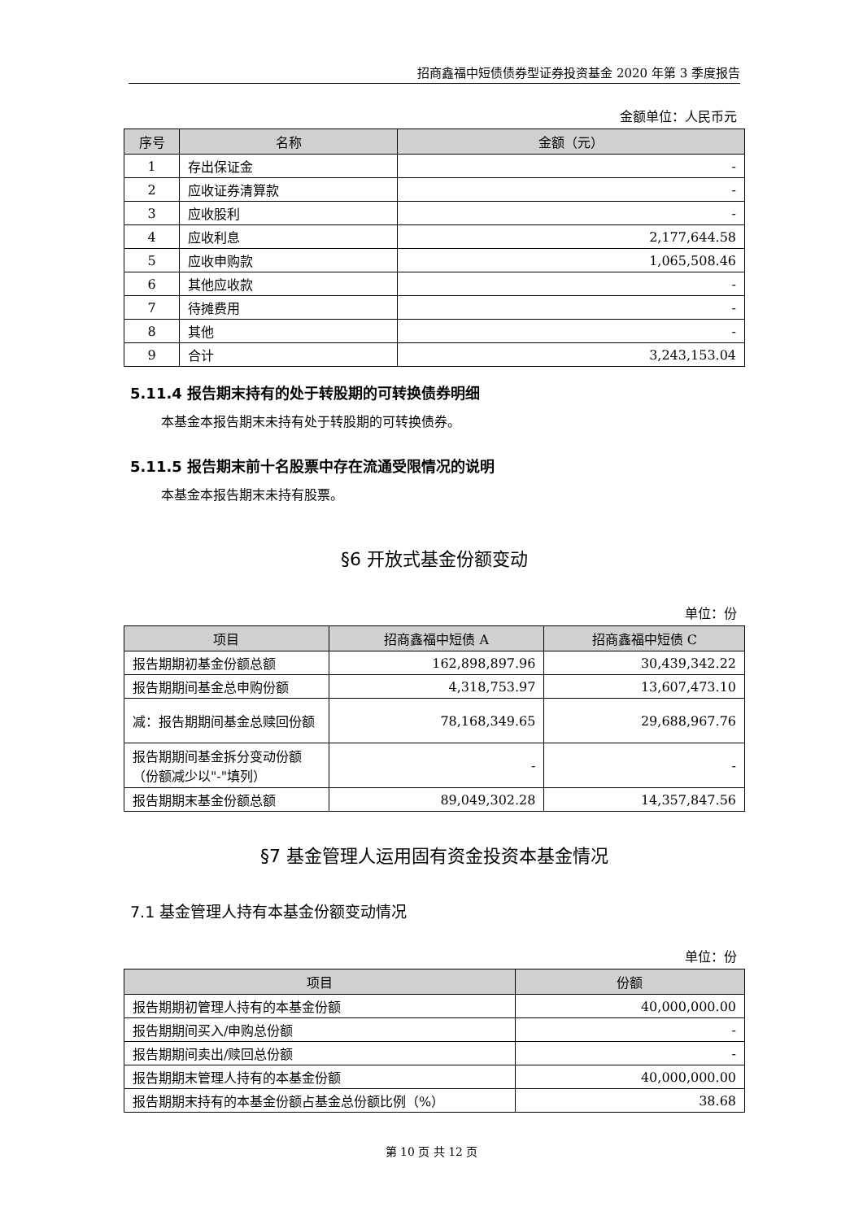招商鑫福中短债债券型证券投资基金 2020 年第 3 季度报告
金额单位：人民币元
| 序号 | 名称 | 金额（元） |
| --- | --- | --- |
| 1 | 存出保证金 | - |
| 2 | 应收证券清算款 | - |
| 3 | 应收股利 | - |
| 4 | 应收利息 | 2,177,644.58 |
| 5 | 应收申购款 | 1,065,508.46 |
| 6 | 其他应收款 | - |
| 7 | 待摊费用 | - |
| 8 | 其他 | - |
| 9 | 合计 | 3,243,153.04 |
5.11.4 报告期末持有的处于转股期的可转换债券明细
本基金本报告期末未持有处于转股期的可转换债券。
5.11.5 报告期末前十名股票中存在流通受限情况的说明
本基金本报告期末未持有股票。
§6 开放式基金份额变动
单位：份
| 项目 | 招商鑫福中短债 A | 招商鑫福中短债 C |
| --- | --- | --- |
| 报告期期初基金份额总额 | 162,898,897.96 | 30,439,342.22 |
| 报告期期间基金总申购份额 | 4,318,753.97 | 13,607,473.10 |
| 减：报告期期间基金总赎回份额 | 78,168,349.65 | 29,688,967.76 |
| 报告期期间基金拆分变动份额（份额减少以"-"填列） | - | - |
| 报告期期末基金份额总额 | 89,049,302.28 | 14,357,847.56 |
§7 基金管理人运用固有资金投资本基金情况
7.1 基金管理人持有本基金份额变动情况
单位：份
| 项目 | 份额 |
| --- | --- |
| 报告期期初管理人持有的本基金份额 | 40,000,000.00 |
| 报告期期间买入/申购总份额 | - |
| 报告期期间卖出/赎回总份额 | - |
| 报告期期末管理人持有的本基金份额 | 40,000,000.00 |
| 报告期期末持有的本基金份额占基金总份额比例（%） | 38.68 |
第 10 页 共 12 页